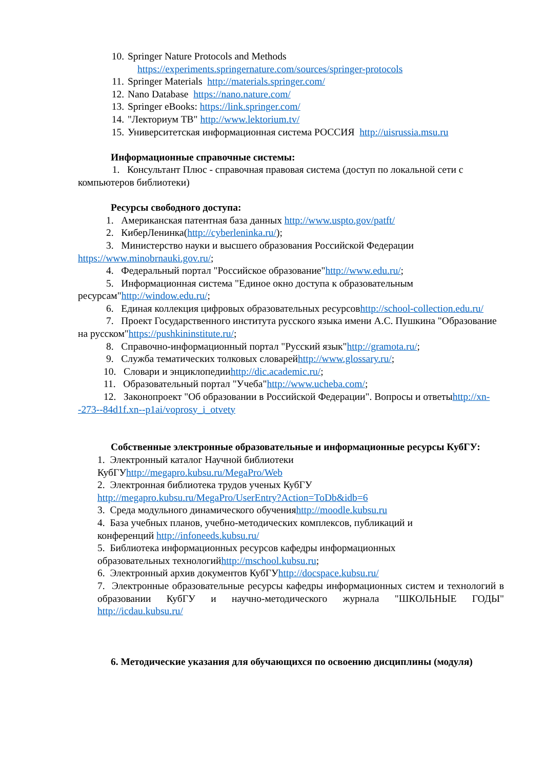10. Springer Nature Protocols and Methods
https://experiments.springernature.com/sources/springer-protocols
11. Springer Materials http://materials.springer.com/
12. Nano Database https://nano.nature.com/
13. Springer eBooks: https://link.springer.com/
14. "Лекториум ТВ" http://www.lektorium.tv/
15. Университетская информационная система РОССИЯ http://uisrussia.msu.ru
Информационные справочные системы:
1. Консультант Плюс - справочная правовая система (доступ по локальной сети с компьютеров библиотеки)
Ресурсы свободного доступа:
1. Американская патентная база данных http://www.uspto.gov/patft/
2. КиберЛенинка(http://cyberleninka.ru/);
3. Министерство науки и высшего образования Российской Федерации https://www.minobrnauki.gov.ru/;
4. Федеральный портал "Российское образование"http://www.edu.ru/;
5. Информационная система "Единое окно доступа к образовательным ресурсам"http://window.edu.ru/;
6. Единая коллекция цифровых образовательных ресурсовhttp://school-collection.edu.ru/
7. Проект Государственного института русского языка имени А.С. Пушкина "Образование на русском"https://pushkininstitute.ru/;
8. Справочно-информационный портал "Русский язык"http://gramota.ru/;
9. Служба тематических толковых словарейhttp://www.glossary.ru/;
10. Словари и энциклопедииhttp://dic.academic.ru/;
11. Образовательный портал "Учеба"http://www.ucheba.com/;
12. Законопроект "Об образовании в Российской Федерации". Вопросы и ответыhttp://xn--273--84d1f.xn--p1ai/voprosy_i_otvety
Собственные электронные образовательные и информационные ресурсы КубГУ:
1. Электронный каталог Научной библиотеки
КубГУhttp://megapro.kubsu.ru/MegaPro/Web
2. Электронная библиотека трудов ученых КубГУ
http://megapro.kubsu.ru/MegaPro/UserEntry?Action=ToDb&idb=6
3. Среда модульного динамического обученияhttp://moodle.kubsu.ru
4. База учебных планов, учебно-методических комплексов, публикаций и
конференций http://infoneeds.kubsu.ru/
5. Библиотека информационных ресурсов кафедры информационных
образовательных технологийhttp://mschool.kubsu.ru;
6. Электронный архив документов КубГУhttp://docspace.kubsu.ru/
7. Электронные образовательные ресурсы кафедры информационных систем и технологий в образовании КубГУ и научно-методического журнала "ШКОЛЬНЫЕ ГОДЫ" http://icdau.kubsu.ru/
6. Методические указания для обучающихся по освоению дисциплины (модуля)